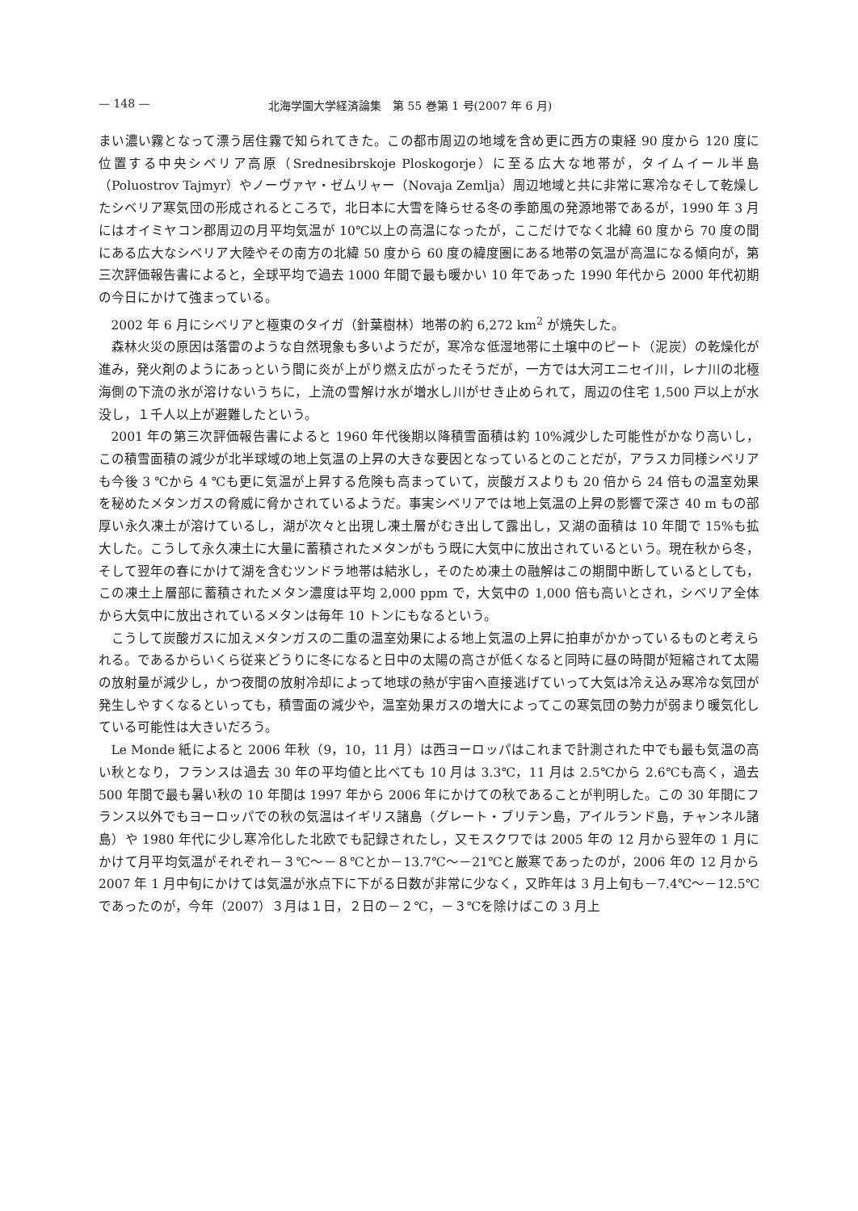— 148 — 北海学園大学経済論集　第 55 巻第 1 号(2007 年 6 月)
まい濃い霧となって漂う居住霧で知られてきた。この都市周辺の地域を含め更に西方の東経 90 度から 120 度に位置する中央シベリア高原（Srednesibrskoje Ploskogorje）に至る広大な地帯が，タイムイール半島（Poluostrov Tajmyr）やノーヴァヤ・ゼムリャー（Novaja Zemlja）周辺地域と共に非常に寒冷なそして乾燥したシベリア寒気団の形成されるところで，北日本に大雪を降らせる冬の季節風の発源地帯であるが，1990 年 3 月にはオイミヤコン郡周辺の月平均気温が 10℃以上の高温になったが，ここだけでなく北緯 60 度から 70 度の間にある広大なシベリア大陸やその南方の北緯 50 度から 60 度の緯度圏にある地帯の気温が高温になる傾向が，第三次評価報告書によると，全球平均で過去 1000 年間で最も暖かい 10 年であった 1990 年代から 2000 年代初期の今日にかけて強まっている。
2002 年 6 月にシベリアと極東のタイガ（針葉樹林）地帯の約 6,272 km<sup>2</sup> が焼失した。
森林火災の原因は落雷のような自然現象も多いようだが，寒冷な低湿地帯に土壌中のピート（泥炭）の乾燥化が進み，発火剤のようにあっという間に炎が上がり燃え広がったそうだが，一方では大河エニセイ川，レナ川の北極海側の下流の氷が溶けないうちに，上流の雪解け水が増水し川がせき止められて，周辺の住宅 1,500 戸以上が水没し，１千人以上が避難したという。
2001 年の第三次評価報告書によると 1960 年代後期以降積雪面積は約 10%減少した可能性がかなり高いし，この積雪面積の減少が北半球域の地上気温の上昇の大きな要因となっているとのことだが，アラスカ同様シベリアも今後 3 ℃から 4 ℃も更に気温が上昇する危険も高まっていて，炭酸ガスよりも 20 倍から 24 倍もの温室効果を秘めたメタンガスの脅威に脅かされているようだ。事実シベリアでは地上気温の上昇の影響で深さ 40 m もの部厚い永久凍土が溶けているし，湖が次々と出現し凍土層がむき出して露出し，又湖の面積は 10 年間で 15%も拡大した。こうして永久凍土に大量に蓄積されたメタンがもう既に大気中に放出されているという。現在秋から冬，そして翌年の春にかけて湖を含むツンドラ地帯は結氷し，そのため凍土の融解はこの期間中断しているとしても，この凍土上層部に蓄積されたメタン濃度は平均 2,000 ppm で，大気中の 1,000 倍も高いとされ，シベリア全体から大気中に放出されているメタンは毎年 10 トンにもなるという。
こうして炭酸ガスに加えメタンガスの二重の温室効果による地上気温の上昇に拍車がかかっているものと考えられる。であるからいくら従来どうりに冬になると日中の太陽の高さが低くなると同時に昼の時間が短縮されて太陽の放射量が減少し，かつ夜間の放射冷却によって地球の熱が宇宙へ直接逃げていって大気は冷え込み寒冷な気団が発生しやすくなるといっても，積雪面の減少や，温室効果ガスの増大によってこの寒気団の勢力が弱まり暖気化している可能性は大きいだろう。
Le Monde 紙によると 2006 年秋（9，10，11 月）は西ヨーロッパはこれまで計測された中でも最も気温の高い秋となり，フランスは過去 30 年の平均値と比べても 10 月は 3.3℃，11 月は 2.5℃から 2.6℃も高く，過去 500 年間で最も暑い秋の 10 年間は 1997 年から 2006 年にかけての秋であることが判明した。この 30 年間にフランス以外でもヨーロッパでの秋の気温はイギリス諸島（グレート・ブリテン島，アイルランド島，チャンネル諸島）や 1980 年代に少し寒冷化した北欧でも記録されたし，又モスクワでは 2005 年の 12 月から翌年の 1 月にかけて月平均気温がそれぞれ－３℃～－８℃とか－13.7℃～－21℃と厳寒であったのが，2006 年の 12 月から 2007 年 1 月中旬にかけては気温が氷点下に下がる日数が非常に少なく，又昨年は 3 月上旬も－7.4℃～－12.5℃であったのが，今年（2007）３月は１日，２日の－２℃，－３℃を除けばこの 3 月上